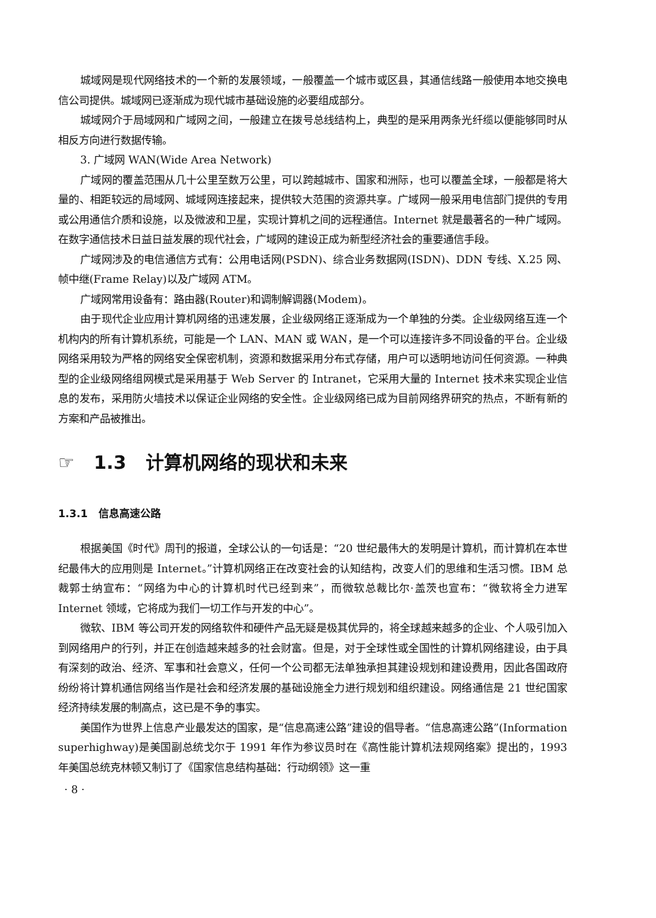城域网是现代网络技术的一个新的发展领域，一般覆盖一个城市或区县，其通信线路一般使用本地交换电信公司提供。城域网已逐渐成为现代城市基础设施的必要组成部分。
城域网介于局域网和广域网之间，一般建立在拨号总线结构上，典型的是采用两条光纤缆以便能够同时从相反方向进行数据传输。
3. 广域网 WAN(Wide Area Network)
广域网的覆盖范围从几十公里至数万公里，可以跨越城市、国家和洲际，也可以覆盖全球，一般都是将大量的、相距较远的局域网、城域网连接起来，提供较大范围的资源共享。广域网一般采用电信部门提供的专用或公用通信介质和设施，以及微波和卫星，实现计算机之间的远程通信。Internet 就是最著名的一种广域网。在数字通信技术日益日益发展的现代社会，广域网的建设正成为新型经济社会的重要通信手段。
广域网涉及的电信通信方式有：公用电话网(PSDN)、综合业务数据网(ISDN)、DDN 专线、X.25 网、帧中继(Frame Relay)以及广域网 ATM。
广域网常用设备有：路由器(Router)和调制解调器(Modem)。
由于现代企业应用计算机网络的迅速发展，企业级网络正逐渐成为一个单独的分类。企业级网络互连一个机构内的所有计算机系统，可能是一个 LAN、MAN 或 WAN，是一个可以连接许多不同设备的平台。企业级网络采用较为严格的网络安全保密机制，资源和数据采用分布式存储，用户可以透明地访问任何资源。一种典型的企业级网络组网模式是采用基于 Web Server 的 Intranet，它采用大量的 Internet 技术来实现企业信息的发布，采用防火墙技术以保证企业网络的安全性。企业级网络已成为目前网络界研究的热点，不断有新的方案和产品被推出。
☞ 1.3 计算机网络的现状和未来
1.3.1 信息高速公路
根据美国《时代》周刊的报道，全球公认的一句话是：“20 世纪最伟大的发明是计算机，而计算机在本世纪最伟大的应用则是 Internet。”计算机网络正在改变社会的认知结构，改变人们的思维和生活习惯。IBM 总裁郭士纳宣布：“网络为中心的计算机时代已经到来”，而微软总裁比尔·盖茨也宣布：“微软将全力进军 Internet 领域，它将成为我们一切工作与开发的中心”。
微软、IBM 等公司开发的网络软件和硬件产品无疑是极其优异的，将全球越来越多的企业、个人吸引加入到网络用户的行列，并正在创造越来越多的社会财富。但是，对于全球性或全国性的计算机网络建设，由于具有深刻的政治、经济、军事和社会意义，任何一个公司都无法单独承担其建设规划和建设费用，因此各国政府纷纷将计算机通信网络当作是社会和经济发展的基础设施全力进行规划和组织建设。网络通信是 21 世纪国家经济持续发展的制高点，这已是不争的事实。
美国作为世界上信息产业最发达的国家，是“信息高速公路”建设的倡导者。“信息高速公路”(Information superhighway)是美国副总统戈尔于 1991 年作为参议员时在《高性能计算机法规网络案》提出的，1993 年美国总统克林顿又制订了《国家信息结构基础：行动纲领》这一重
· 8 ·